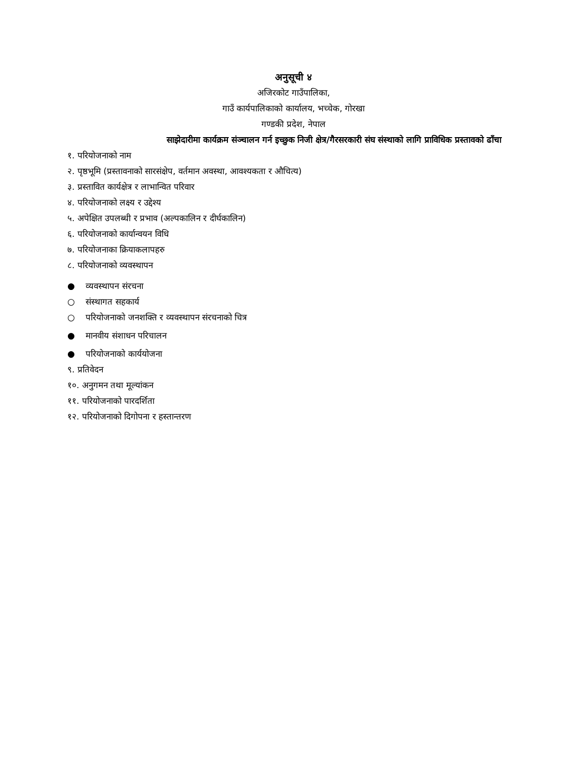अनुसूची ४
अजिरकोट गाउँपालिका,
गाउँ कार्यपालिकाको कार्यालय, भच्चेक, गोरखा
गण्डकी प्रदेश, नेपाल
साझेदारीमा कार्यक्रम संञ्चालन गर्न इच्छुक निजी क्षेत्र/गैरसरकारी संघ संस्थाको लागि प्राविधिक प्रस्तावको ढाँचा
१. परियोजनाको नाम
२. पृष्ठभूमि (प्रस्तावनाको सारसंक्षेप, वर्तमान अवस्था, आवश्यकता र औचित्य)
३. प्रस्तावित कार्यक्षेत्र र लाभान्वित परिवार
४. परियोजनाको लक्ष्य र उद्देश्य
५. अपेक्षित उपलब्धी र प्रभाव (अल्पकालिन र दीर्घकालिन)
६. परियोजनाको कार्यान्वयन विधि
७. परियोजनाका क्रियाकलापहरु
८. परियोजनाको व्यवस्थापन
● व्यवस्थापन संरचना
○ संस्थागत सहकार्य
○ परियोजनाको जनशक्ति र व्यवस्थापन संरचनाको चित्र
● मानवीय संशाधन परिचालन
● परियोजनाको कार्ययोजना
९. प्रतिवेदन
१०. अनुगमन तथा मूल्यांकन
११. परियोजनाको पारदर्शिता
१२. परियोजनाको दिगोपना र हस्तान्तरण